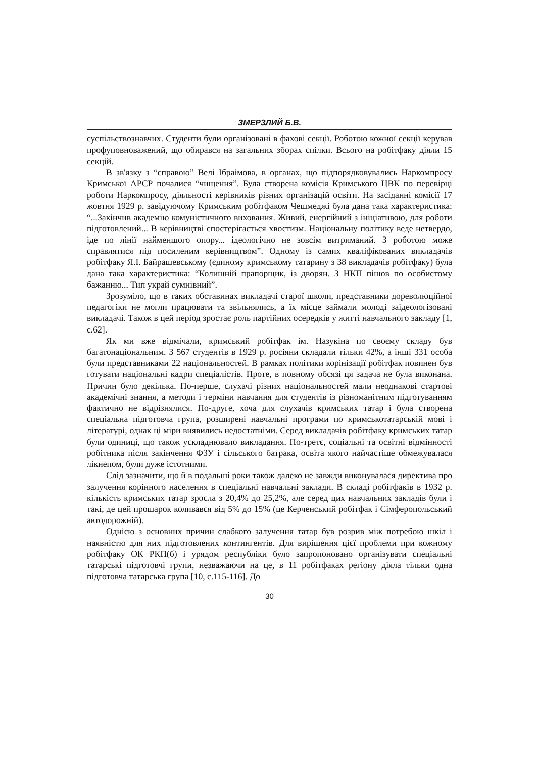ЗМЕРЗЛИЙ Б.В.
суспільствознавчих. Студенти були організовані в фахові секції. Роботою кожної секції керував профуповноважений, що обирався на загальних зборах спілки. Всього на робітфаку діяли 15 секцій.
В зв'язку з “справою” Велі Ібраімова, в органах, що підпорядковувались Наркомпросу Кримської АРСР почалися “чищення”. Була створена комісія Кримського ЦВК по перевірці роботи Наркомпросу, діяльності керівників різних організацій освіти. На засіданні комісії 17 жовтня 1929 р. завідуючому Кримським робітфаком Чешмеджі була дана така характеристика: “...Закінчив академію комуністичного виховання. Живий, енергійний з ініціативою, для роботи підготовлений... В керівництві спостерігається хвостизм. Національну політику веде нетвердо, іде по лінії найменшого опору... ідеологічно не зовсім витриманий. З роботою може справлятися під посиленим керівництвом”. Одному із самих кваліфікованих викладачів робітфаку Я.І. Байрашевському (єдиному кримському татарину з 38 викладачів робітфаку) була дана така характеристика: “Колишній прапорщик, із дворян. З НКП пішов по особистому бажанню... Тип украй сумнівний”.
Зрозуміло, що в таких обставинах викладачі старої школи, представники дореволюційної педагогіки не могли працювати та звільнялись, а їх місце займали молоді заідеологізовані викладачі. Також в цей період зростає роль партійних осередків у житті навчального закладу [1, с.62].
Як ми вже відмічали, кримський робітфак ім. Назукіна по своєму складу був багатонаціональним. З 567 студентів в 1929 р. росіяни складали тільки 42%, а інші 331 особа були представниками 22 національностей. В рамках політики корінізації робітфак повинен був готувати національні кадри спеціалістів. Проте, в повному обсязі ця задача не була виконана. Причин було декілька. По-перше, слухачі різних національностей мали неоднакові стартові академічні знання, а методи і терміни навчання для студентів із різноманітним підготуванням фактично не відрізнялися. По-друге, хоча для слухачів кримських татар і була створена спеціальна підготовча група, розширені навчальні програми по кримськотатарській мові і літературі, однак ці міри виявились недостатніми. Серед викладачів робітфаку кримських татар були одиниці, що також ускладнювало викладання. По-третє, соціальні та освітні відмінності робітника після закінчення ФЗУ і сільського батрака, освіта якого найчастіше обмежувалася лікнепом, були дуже істотними.
Слід зазначити, що й в подальші роки також далеко не завжди виконувалася директива про залучення корінного населення в спеціальні навчальні заклади. В складі робітфаків в 1932 р. кількість кримських татар зросла з 20,4% до 25,2%, але серед цих навчальних закладів були і такі, де цей прошарок коливався від 5% до 15% (це Керченський робітфак і Сімферопольський автодорожній).
Однією з основних причин слабкого залучення татар був розрив між потребою шкіл і наявністю для них підготовлених контингентів. Для вирішення цієї проблеми при кожному робітфаку ОК РКП(б) і урядом республіки було запропоновано організувати спеціальні татарські підготовчі групи, незважаючи на це, в 11 робітфаках регіону діяла тільки одна підготовча татарська група [10, с.115-116]. До
30